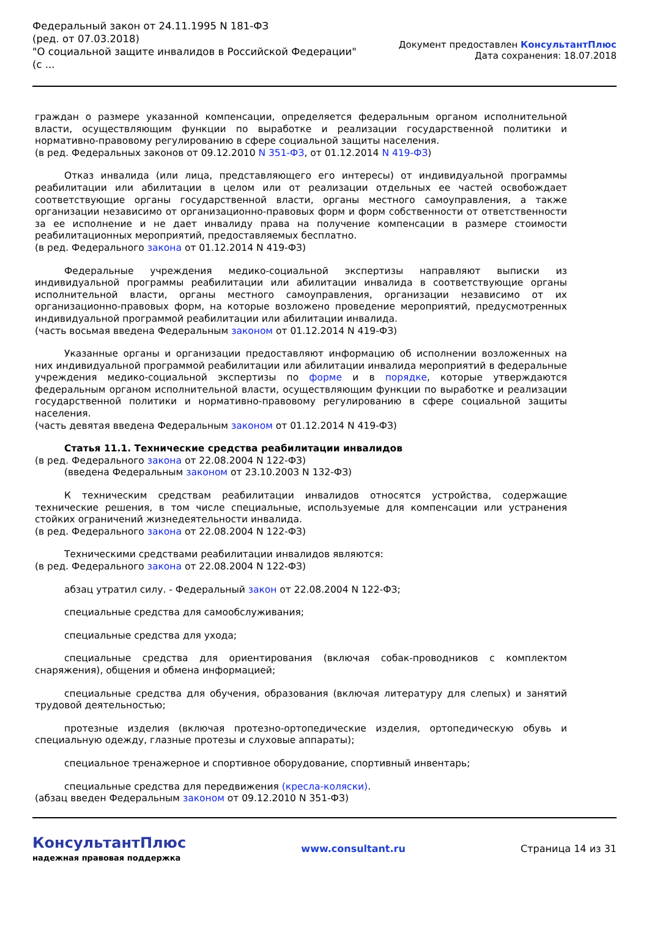Федеральный закон от 24.11.1995 N 181-ФЗ
(ред. от 07.03.2018)
"О социальной защите инвалидов в Российской Федерации"
(с ...
Документ предоставлен КонсультантПлюс
Дата сохранения: 18.07.2018
граждан о размере указанной компенсации, определяется федеральным органом исполнительной власти, осуществляющим функции по выработке и реализации государственной политики и нормативно-правовому регулированию в сфере социальной защиты населения.
(в ред. Федеральных законов от 09.12.2010 N 351-ФЗ, от 01.12.2014 N 419-ФЗ)
Отказ инвалида (или лица, представляющего его интересы) от индивидуальной программы реабилитации или абилитации в целом или от реализации отдельных ее частей освобождает соответствующие органы государственной власти, органы местного самоуправления, а также организации независимо от организационно-правовых форм и форм собственности от ответственности за ее исполнение и не дает инвалиду права на получение компенсации в размере стоимости реабилитационных мероприятий, предоставляемых бесплатно.
(в ред. Федерального закона от 01.12.2014 N 419-ФЗ)
Федеральные учреждения медико-социальной экспертизы направляют выписки из индивидуальной программы реабилитации или абилитации инвалида в соответствующие органы исполнительной власти, органы местного самоуправления, организации независимо от их организационно-правовых форм, на которые возложено проведение мероприятий, предусмотренных индивидуальной программой реабилитации или абилитации инвалида.
(часть восьмая введена Федеральным законом от 01.12.2014 N 419-ФЗ)
Указанные органы и организации предоставляют информацию об исполнении возложенных на них индивидуальной программой реабилитации или абилитации инвалида мероприятий в федеральные учреждения медико-социальной экспертизы по форме и в порядке, которые утверждаются федеральным органом исполнительной власти, осуществляющим функции по выработке и реализации государственной политики и нормативно-правовому регулированию в сфере социальной защиты населения.
(часть девятая введена Федеральным законом от 01.12.2014 N 419-ФЗ)
Статья 11.1. Технические средства реабилитации инвалидов
(в ред. Федерального закона от 22.08.2004 N 122-ФЗ)
(введена Федеральным законом от 23.10.2003 N 132-ФЗ)
К техническим средствам реабилитации инвалидов относятся устройства, содержащие технические решения, в том числе специальные, используемые для компенсации или устранения стойких ограничений жизнедеятельности инвалида.
(в ред. Федерального закона от 22.08.2004 N 122-ФЗ)
Техническими средствами реабилитации инвалидов являются:
(в ред. Федерального закона от 22.08.2004 N 122-ФЗ)
абзац утратил силу. - Федеральный закон от 22.08.2004 N 122-ФЗ;
специальные средства для самообслуживания;
специальные средства для ухода;
специальные средства для ориентирования (включая собак-проводников с комплектом снаряжения), общения и обмена информацией;
специальные средства для обучения, образования (включая литературу для слепых) и занятий трудовой деятельностью;
протезные изделия (включая протезно-ортопедические изделия, ортопедическую обувь и специальную одежду, глазные протезы и слуховые аппараты);
специальное тренажерное и спортивное оборудование, спортивный инвентарь;
специальные средства для передвижения (кресла-коляски).
(абзац введен Федеральным законом от 09.12.2010 N 351-ФЗ)
КонсультантПлюс
надежная правовая поддержка
www.consultant.ru Страница 14 из 31